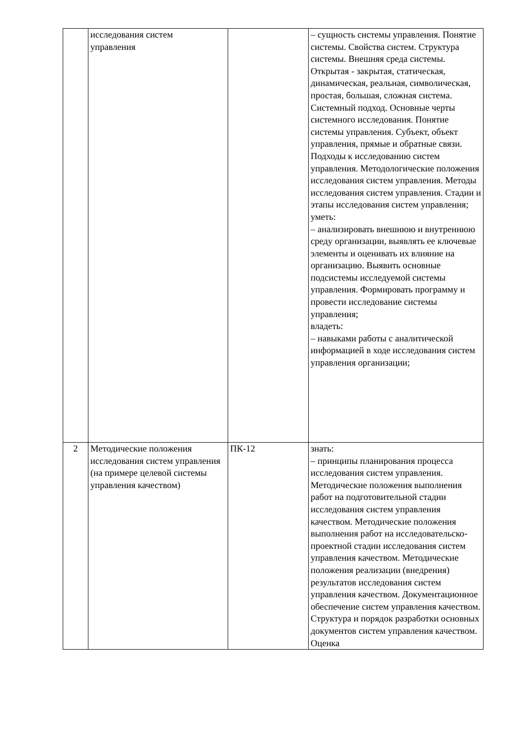| | исследования систем управления | | – сущность системы управления. Понятие системы. Свойства систем. Структура системы. Внешняя среда системы. Открытая - закрытая, статическая, динамическая, реальная, символическая, простая, большая, сложная система. Системный подход. Основные черты системного исследования. Понятие системы управления. Субъект, объект управления, прямые и обратные связи. Подходы к исследованию систем управления. Методологические положения исследования систем управления. Методы исследования систем управления. Стадии и этапы исследования систем управления; уметь: – анализировать внешнюю и внутреннюю среду организации, выявлять ее ключевые элементы и оценивать их влияние на организацию. Выявить основные подсистемы исследуемой системы управления. Формировать программу и провести исследование системы управления; владеть: – навыками работы с аналитической информацией в ходе исследования систем управления организации; |
| 2 | Методические положения исследования систем управления (на примере целевой системы управления качеством) | ПК-12 | знать: – принципы планирования процесса исследования систем управления. Методические положения выполнения работ на подготовительной стадии исследования систем управления качеством. Методические положения выполнения работ на исследовательско-проектной стадии исследования систем управления качеством. Методические положения реализации (внедрения) результатов исследования систем управления качеством. Документационное обеспечение систем управления качеством. Структура и порядок разработки основных документов систем управления качеством. Оценка |